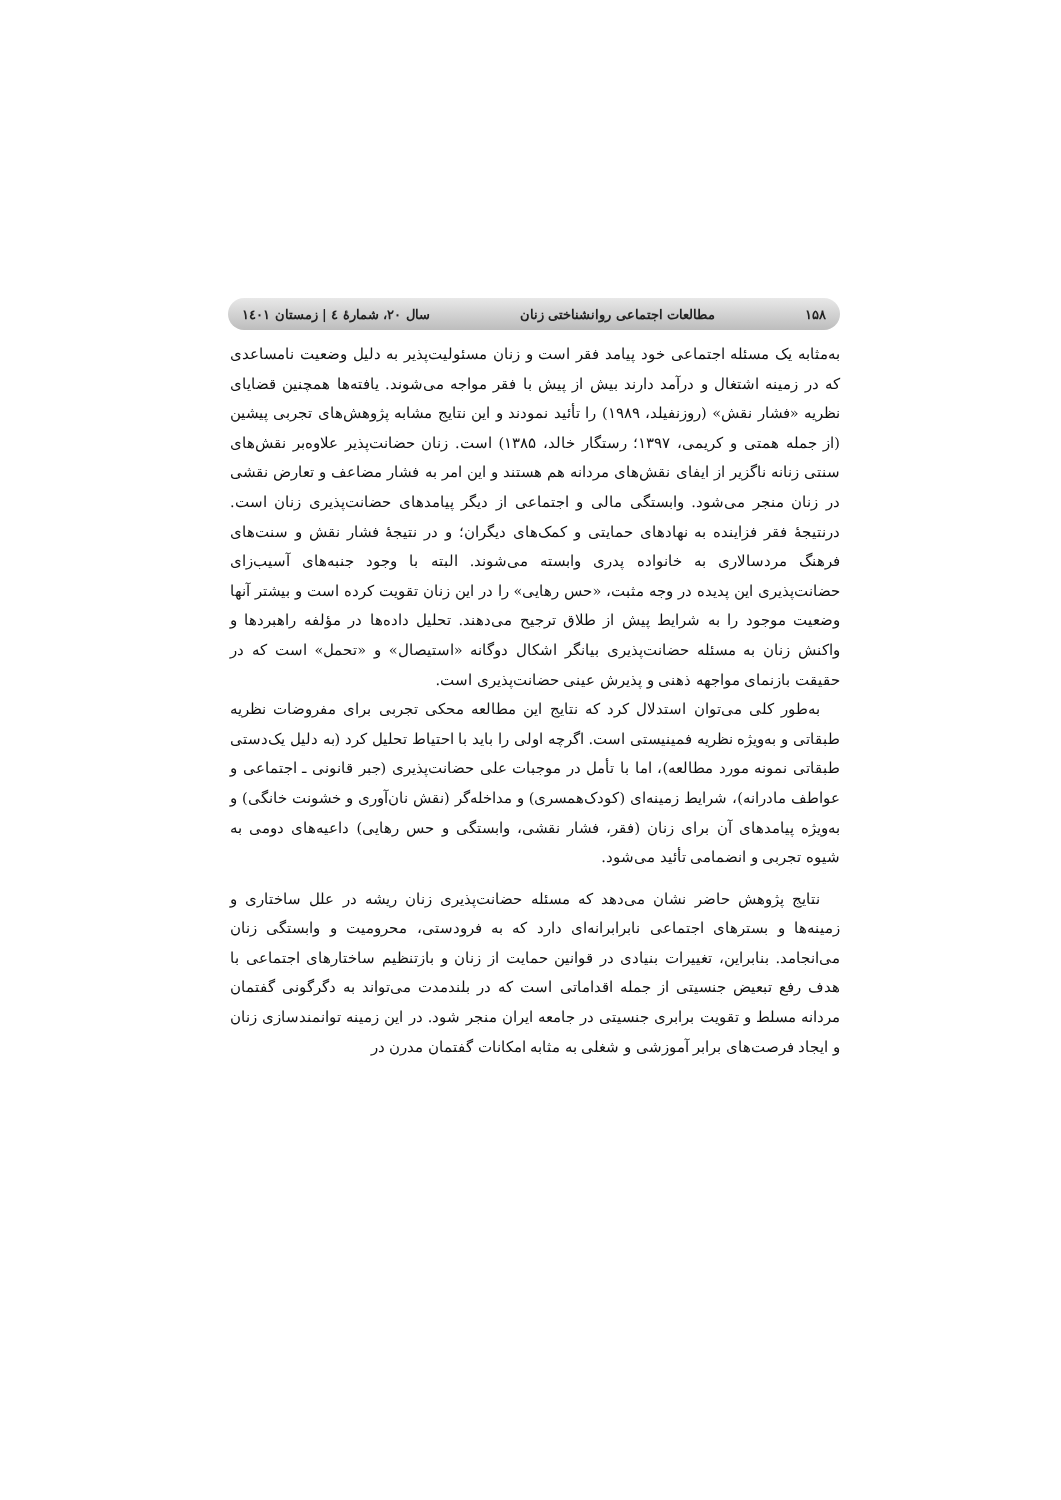۱۵۸ مطالعات اجتماعی روانشناختی زنان سال ۲۰، شمارهٔ ٤ | زمستان ۱٤۰۱
به‌مثابه یک مسئله اجتماعی خود پیامد فقر است و زنان مسئولیت‌پذیر به دلیل وضعیت نامساعدی که در زمینه اشتغال و درآمد دارند بیش از پیش با فقر مواجه می‌شوند. یافته‌ها همچنین قضایای نظریه «فشار نقش» (روزنفیلد، ۱۹۸۹) را تأئید نمودند و این نتایج مشابه پژوهش‌های تجربی پیشین (از جمله همتی و کریمی، ۱۳۹۷؛ رستگار خالد، ۱۳۸۵) است. زنان حضانت‌پذیر علاوه‌بر نقش‌های سنتی زنانه ناگزیر از ایفای نقش‌های مردانه هم هستند و این امر به فشار مضاعف و تعارض نقشی در زنان منجر می‌شود. وابستگی مالی و اجتماعی از دیگر پیامدهای حضانت‌پذیری زنان است. درنتیجهٔ فقر فزاینده به نهادهای حمایتی و کمک‌های دیگران؛ و در نتیجهٔ فشار نقش و سنت‌های فرهنگ مردسالاری به خانواده پدری وابسته می‌شوند. البته با وجود جنبه‌های آسیب‌زای حضانت‌پذیری این پدیده در وجه مثبت، «حس رهایی» را در این زنان تقویت کرده است و بیشتر آنها وضعیت موجود را به شرایط پیش از طلاق ترجیح می‌دهند. تحلیل داده‌ها در مؤلفه راهبردها و واکنش زنان به مسئله حضانت‌پذیری بیانگر اشکال دوگانه «استیصال» و «تحمل» است که در حقیقت بازنمای مواجهه ذهنی و پذیرش عینی حضانت‌پذیری است.
به‌طور کلی می‌توان استدلال کرد که نتایج این مطالعه محکی تجربی برای مفروضات نظریه طبقاتی و به‌ویژه نظریه فمینیستی است. اگرچه اولی را باید با احتیاط تحلیل کرد (به دلیل یک‌دستی طبقاتی نمونه مورد مطالعه)، اما با تأمل در موجبات علی حضانت‌پذیری (جبر قانونی ـ اجتماعی و عواطف مادرانه)، شرایط زمینه‌ای (کودک‌همسری) و مداخله‌گر (نقش نان‌آوری و خشونت خانگی) و به‌ویژه پیامدهای آن برای زنان (فقر، فشار نقشی، وابستگی و حس رهایی) داعیه‌های دومی به شیوه تجربی و انضمامی تأئید می‌شود.
نتایج پژوهش حاضر نشان می‌دهد که مسئله حضانت‌پذیری زنان ریشه در علل ساختاری و زمینه‌ها و بسترهای اجتماعی نابرابرانه‌ای دارد که به فرودستی، محرومیت و وابستگی زنان می‌انجامد. بنابراین، تغییرات بنیادی در قوانین حمایت از زنان و بازتنظیم ساختارهای اجتماعی با هدف رفع تبعیض جنسیتی از جمله اقداماتی است که در بلندمدت می‌تواند به دگرگونی گفتمان مردانه مسلط و تقویت برابری جنسیتی در جامعه ایران منجر شود. در این زمینه توانمندسازی زنان و ایجاد فرصت‌های برابر آموزشی و شغلی به مثابه امکانات گفتمان مدرن در